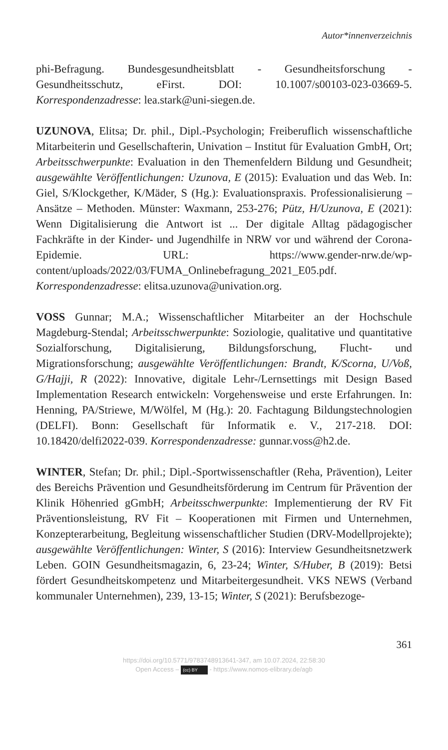Autor*innenverzeichnis
phi-Befragung. Bundesgesundheitsblatt - Gesundheitsforschung - Gesundheitsschutz, eFirst. DOI: 10.1007/s00103-023-03669-5. Korrespondenzadresse: lea.stark@uni-siegen.de.
UZUNOVA, Elitsa; Dr. phil., Dipl.-Psychologin; Freiberuflich wissenschaftliche Mitarbeiterin und Gesellschafterin, Univation – Institut für Evaluation GmbH, Ort; Arbeitsschwerpunkte: Evaluation in den Themenfeldern Bildung und Gesundheit; ausgewählte Veröffentlichungen: Uzunova, E (2015): Evaluation und das Web. In: Giel, S/Klockgether, K/Mäder, S (Hg.): Evaluationspraxis. Professionalisierung – Ansätze – Methoden. Münster: Waxmann, 253-276; Pütz, H/Uzunova, E (2021): Wenn Digitalisierung die Antwort ist ... Der digitale Alltag pädagogischer Fachkräfte in der Kinder- und Jugendhilfe in NRW vor und während der Corona-Epidemie. URL: https://www.gender-nrw.de/wp-content/uploads/2022/03/FUMA_Onlinebefragung_2021_E05.pdf. Korrespondenzadresse: elitsa.uzunova@univation.org.
VOSS Gunnar; M.A.; Wissenschaftlicher Mitarbeiter an der Hochschule Magdeburg-Stendal; Arbeitsschwerpunkte: Soziologie, qualitative und quantitative Sozialforschung, Digitalisierung, Bildungsforschung, Flucht- und Migrationsforschung; ausgewählte Veröffentlichungen: Brandt, K/Scorna, U/Voß, G/Hajji, R (2022): Innovative, digitale Lehr-/Lernsettings mit Design Based Implementation Research entwickeln: Vorgehensweise und erste Erfahrungen. In: Henning, PA/Striewe, M/Wölfel, M (Hg.): 20. Fachtagung Bildungstechnologien (DELFI). Bonn: Gesellschaft für Informatik e. V., 217-218. DOI: 10.18420/delfi2022-039. Korrespondenzadresse: gunnar.voss@h2.de.
WINTER, Stefan; Dr. phil.; Dipl.-Sportwissenschaftler (Reha, Prävention), Leiter des Bereichs Prävention und Gesundheitsförderung im Centrum für Prävention der Klinik Höhenried gGmbH; Arbeitsschwerpunkte: Implementierung der RV Fit Präventionsleistung, RV Fit – Kooperationen mit Firmen und Unternehmen, Konzepterarbeitung, Begleitung wissenschaftlicher Studien (DRV-Modellprojekte); ausgewählte Veröffentlichungen: Winter, S (2016): Interview Gesundheitsnetzwerk Leben. GOIN Gesundheitsmagazin, 6, 23-24; Winter, S/Huber, B (2019): Betsi fördert Gesundheitskompetenz und Mitarbeitergesundheit. VKS NEWS (Verband kommunaler Unternehmen), 239, 13-15; Winter, S (2021): Berufsbezoge-
361
https://doi.org/10.5771/9783748913641-347, am 10.07.2024, 22:58:30
Open Access – (cc) BY - https://www.nomos-elibrary.de/agb